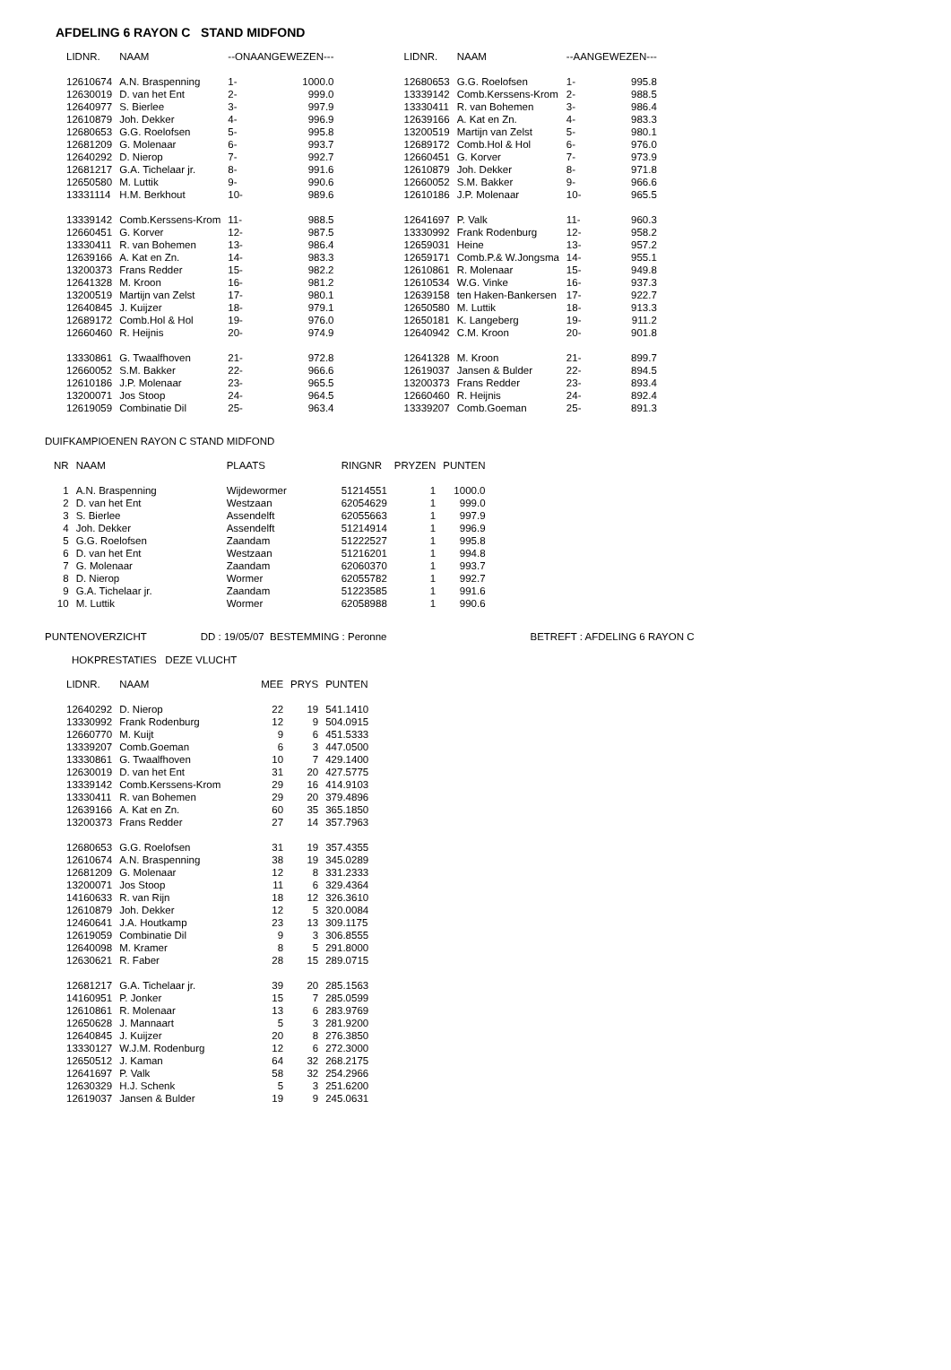AFDELING 6 RAYON C STAND MIDFOND
| LIDNR. | NAAM | --ONAANGEWEZEN--- | |
| --- | --- | --- | --- |
| 12610674 | A.N. Braspenning | 1- | 1000.0 |
| 12630019 | D. van het Ent | 2- | 999.0 |
| 12640977 | S. Bierlee | 3- | 997.9 |
| 12610879 | Joh. Dekker | 4- | 996.9 |
| 12680653 | G.G. Roelofsen | 5- | 995.8 |
| 12681209 | G. Molenaar | 6- | 993.7 |
| 12640292 | D. Nierop | 7- | 992.7 |
| 12681217 | G.A. Tichelaar jr. | 8- | 991.6 |
| 12650580 | M. Luttik | 9- | 990.6 |
| 13331114 | H.M. Berkhout | 10- | 989.6 |
| 13339142 | Comb.Kerssens-Krom | 11- | 988.5 |
| 12660451 | G. Korver | 12- | 987.5 |
| 13330411 | R. van Bohemen | 13- | 986.4 |
| 12639166 | A. Kat en Zn. | 14- | 983.3 |
| 13200373 | Frans Redder | 15- | 982.2 |
| 12641328 | M. Kroon | 16- | 981.2 |
| 13200519 | Martijn van Zelst | 17- | 980.1 |
| 12640845 | J. Kuijzer | 18- | 979.1 |
| 12689172 | Comb.Hol & Hol | 19- | 976.0 |
| 12660460 | R. Heijnis | 20- | 974.9 |
| 13330861 | G. Twaalfhoven | 21- | 972.8 |
| 12660052 | S.M. Bakker | 22- | 966.6 |
| 12610186 | J.P. Molenaar | 23- | 965.5 |
| 13200071 | Jos Stoop | 24- | 964.5 |
| 12619059 | Combinatie Dil | 25- | 963.4 |
| LIDNR. | NAAM | --AANGEWEZEN--- | |
| --- | --- | --- | --- |
| 12680653 | G.G. Roelofsen | 1- | 995.8 |
| 13339142 | Comb.Kerssens-Krom | 2- | 988.5 |
| 13330411 | R. van Bohemen | 3- | 986.4 |
| 12639166 | A. Kat en Zn. | 4- | 983.3 |
| 13200519 | Martijn van Zelst | 5- | 980.1 |
| 12689172 | Comb.Hol & Hol | 6- | 976.0 |
| 12660451 | G. Korver | 7- | 973.9 |
| 12610879 | Joh. Dekker | 8- | 971.8 |
| 12660052 | S.M. Bakker | 9- | 966.6 |
| 12610186 | J.P. Molenaar | 10- | 965.5 |
| 12641697 | P. Valk | 11- | 960.3 |
| 13330992 | Frank Rodenburg | 12- | 958.2 |
| 12659031 | Heine | 13- | 957.2 |
| 12659171 | Comb.P.& W.Jongsma | 14- | 955.1 |
| 12610861 | R. Molenaar | 15- | 949.8 |
| 12610534 | W.G. Vinke | 16- | 937.3 |
| 12639158 | ten Haken-Bankersen | 17- | 922.7 |
| 12650580 | M. Luttik | 18- | 913.3 |
| 12650181 | K. Langeberg | 19- | 911.2 |
| 12640942 | C.M. Kroon | 20- | 901.8 |
| 12641328 | M. Kroon | 21- | 899.7 |
| 12619037 | Jansen & Bulder | 22- | 894.5 |
| 13200373 | Frans Redder | 23- | 893.4 |
| 12660460 | R. Heijnis | 24- | 892.4 |
| 13339207 | Comb.Goeman | 25- | 891.3 |
DUIFKAMPIOENEN RAYON C STAND MIDFOND
| NR | NAAM | PLAATS | RINGNR | PRYZEN | PUNTEN |
| --- | --- | --- | --- | --- | --- |
| 1 | A.N. Braspenning | Wijdewormer | 51214551 | 1 | 1000.0 |
| 2 | D. van het Ent | Westzaan | 62054629 | 1 | 999.0 |
| 3 | S. Bierlee | Assendelft | 62055663 | 1 | 997.9 |
| 4 | Joh. Dekker | Assendelft | 51214914 | 1 | 996.9 |
| 5 | G.G. Roelofsen | Zaandam | 51222527 | 1 | 995.8 |
| 6 | D. van het Ent | Westzaan | 51216201 | 1 | 994.8 |
| 7 | G. Molenaar | Zaandam | 62060370 | 1 | 993.7 |
| 8 | D. Nierop | Wormer | 62055782 | 1 | 992.7 |
| 9 | G.A. Tichelaar jr. | Zaandam | 51223585 | 1 | 991.6 |
| 10 | M. Luttik | Wormer | 62058988 | 1 | 990.6 |
PUNTENOVERZICHT DD : 19/05/07 BESTEMMING : Peronne BETREFT : AFDELING 6 RAYON C
HOKPRESTATIES DEZE VLUCHT
| LIDNR. | NAAM | MEE | PRYS | PUNTEN |
| --- | --- | --- | --- | --- |
| 12640292 | D. Nierop | 22 | 19 | 541.1410 |
| 13330992 | Frank Rodenburg | 12 | 9 | 504.0915 |
| 12660770 | M. Kuijt | 9 | 6 | 451.5333 |
| 13339207 | Comb.Goeman | 6 | 3 | 447.0500 |
| 13330861 | G. Twaalfhoven | 10 | 7 | 429.1400 |
| 12630019 | D. van het Ent | 31 | 20 | 427.5775 |
| 13339142 | Comb.Kerssens-Krom | 29 | 16 | 414.9103 |
| 13330411 | R. van Bohemen | 29 | 20 | 379.4896 |
| 12639166 | A. Kat en Zn. | 60 | 35 | 365.1850 |
| 13200373 | Frans Redder | 27 | 14 | 357.7963 |
| 12680653 | G.G. Roelofsen | 31 | 19 | 357.4355 |
| 12610674 | A.N. Braspenning | 38 | 19 | 345.0289 |
| 12681209 | G. Molenaar | 12 | 8 | 331.2333 |
| 13200071 | Jos Stoop | 11 | 6 | 329.4364 |
| 14160633 | R. van Rijn | 18 | 12 | 326.3610 |
| 12610879 | Joh. Dekker | 12 | 5 | 320.0084 |
| 12460641 | J.A. Houtkamp | 23 | 13 | 309.1175 |
| 12619059 | Combinatie Dil | 9 | 3 | 306.8555 |
| 12640098 | M. Kramer | 8 | 5 | 291.8000 |
| 12630621 | R. Faber | 28 | 15 | 289.0715 |
| 12681217 | G.A. Tichelaar jr. | 39 | 20 | 285.1563 |
| 14160951 | P. Jonker | 15 | 7 | 285.0599 |
| 12610861 | R. Molenaar | 13 | 6 | 283.9769 |
| 12650628 | J. Mannaart | 5 | 3 | 281.9200 |
| 12640845 | J. Kuijzer | 20 | 8 | 276.3850 |
| 13330127 | W.J.M. Rodenburg | 12 | 6 | 272.3000 |
| 12650512 | J. Kaman | 64 | 32 | 268.2175 |
| 12641697 | P. Valk | 58 | 32 | 254.2966 |
| 12630329 | H.J. Schenk | 5 | 3 | 251.6200 |
| 12619037 | Jansen & Bulder | 19 | 9 | 245.0631 |